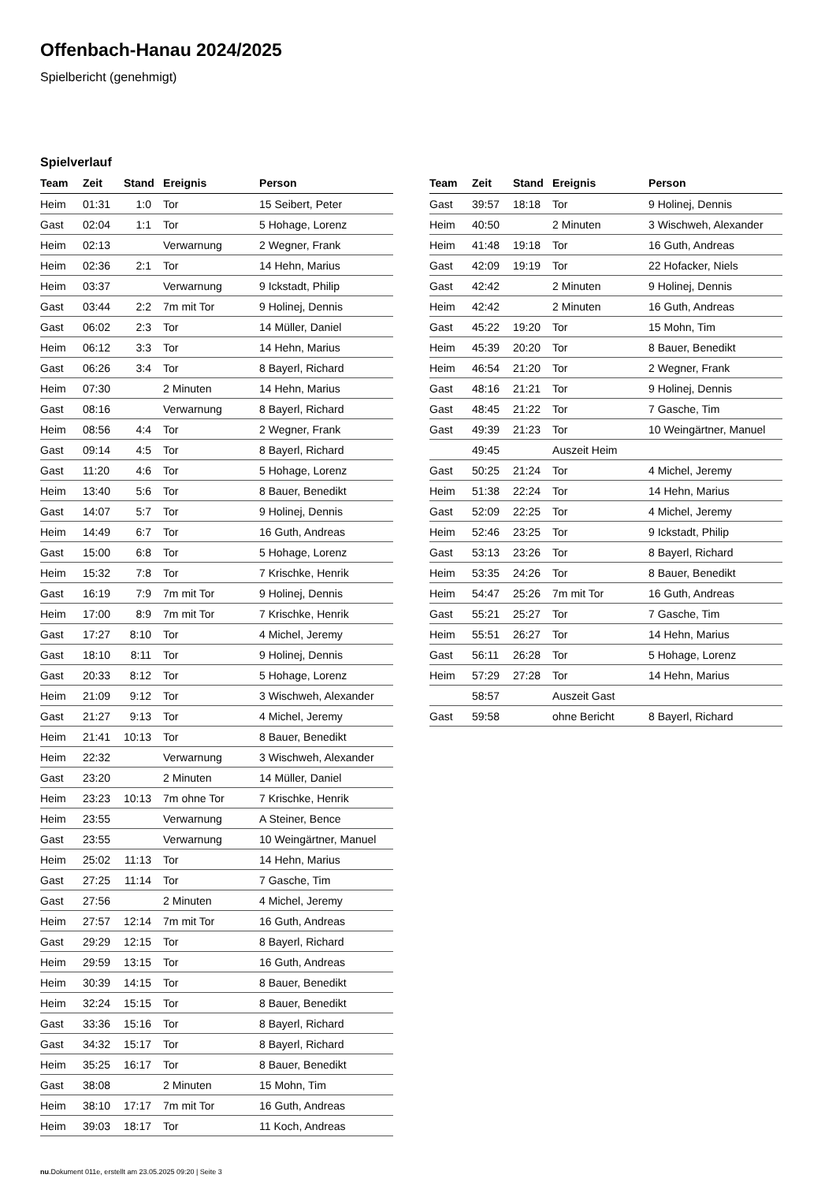Offenbach-Hanau 2024/2025
Spielbericht (genehmigt)
Spielverlauf
| Team | Zeit | Stand | Ereignis | Person |
| --- | --- | --- | --- | --- |
| Heim | 01:31 | 1:0 | Tor | 15 Seibert, Peter |
| Gast | 02:04 | 1:1 | Tor | 5 Hohage, Lorenz |
| Heim | 02:13 | | Verwarnung | 2 Wegner, Frank |
| Heim | 02:36 | 2:1 | Tor | 14 Hehn, Marius |
| Heim | 03:37 | | Verwarnung | 9 Ickstadt, Philip |
| Gast | 03:44 | 2:2 | 7m mit Tor | 9 Holinej, Dennis |
| Gast | 06:02 | 2:3 | Tor | 14 Müller, Daniel |
| Heim | 06:12 | 3:3 | Tor | 14 Hehn, Marius |
| Gast | 06:26 | 3:4 | Tor | 8 Bayerl, Richard |
| Heim | 07:30 | | 2 Minuten | 14 Hehn, Marius |
| Gast | 08:16 | | Verwarnung | 8 Bayerl, Richard |
| Heim | 08:56 | 4:4 | Tor | 2 Wegner, Frank |
| Gast | 09:14 | 4:5 | Tor | 8 Bayerl, Richard |
| Gast | 11:20 | 4:6 | Tor | 5 Hohage, Lorenz |
| Heim | 13:40 | 5:6 | Tor | 8 Bauer, Benedikt |
| Gast | 14:07 | 5:7 | Tor | 9 Holinej, Dennis |
| Heim | 14:49 | 6:7 | Tor | 16 Guth, Andreas |
| Gast | 15:00 | 6:8 | Tor | 5 Hohage, Lorenz |
| Heim | 15:32 | 7:8 | Tor | 7 Krischke, Henrik |
| Gast | 16:19 | 7:9 | 7m mit Tor | 9 Holinej, Dennis |
| Heim | 17:00 | 8:9 | 7m mit Tor | 7 Krischke, Henrik |
| Gast | 17:27 | 8:10 | Tor | 4 Michel, Jeremy |
| Gast | 18:10 | 8:11 | Tor | 9 Holinej, Dennis |
| Gast | 20:33 | 8:12 | Tor | 5 Hohage, Lorenz |
| Heim | 21:09 | 9:12 | Tor | 3 Wischweh, Alexander |
| Gast | 21:27 | 9:13 | Tor | 4 Michel, Jeremy |
| Heim | 21:41 | 10:13 | Tor | 8 Bauer, Benedikt |
| Heim | 22:32 | | Verwarnung | 3 Wischweh, Alexander |
| Gast | 23:20 | | 2 Minuten | 14 Müller, Daniel |
| Heim | 23:23 | 10:13 | 7m ohne Tor | 7 Krischke, Henrik |
| Heim | 23:55 | | Verwarnung | A Steiner, Bence |
| Gast | 23:55 | | Verwarnung | 10 Weingärtner, Manuel |
| Heim | 25:02 | 11:13 | Tor | 14 Hehn, Marius |
| Gast | 27:25 | 11:14 | Tor | 7 Gasche, Tim |
| Gast | 27:56 | | 2 Minuten | 4 Michel, Jeremy |
| Heim | 27:57 | 12:14 | 7m mit Tor | 16 Guth, Andreas |
| Gast | 29:29 | 12:15 | Tor | 8 Bayerl, Richard |
| Heim | 29:59 | 13:15 | Tor | 16 Guth, Andreas |
| Heim | 30:39 | 14:15 | Tor | 8 Bauer, Benedikt |
| Heim | 32:24 | 15:15 | Tor | 8 Bauer, Benedikt |
| Gast | 33:36 | 15:16 | Tor | 8 Bayerl, Richard |
| Gast | 34:32 | 15:17 | Tor | 8 Bayerl, Richard |
| Heim | 35:25 | 16:17 | Tor | 8 Bauer, Benedikt |
| Gast | 38:08 | | 2 Minuten | 15 Mohn, Tim |
| Heim | 38:10 | 17:17 | 7m mit Tor | 16 Guth, Andreas |
| Heim | 39:03 | 18:17 | Tor | 11 Koch, Andreas |
| Team | Zeit | Stand | Ereignis | Person |
| --- | --- | --- | --- | --- |
| Gast | 39:57 | 18:18 | Tor | 9 Holinej, Dennis |
| Heim | 40:50 | | 2 Minuten | 3 Wischweh, Alexander |
| Heim | 41:48 | 19:18 | Tor | 16 Guth, Andreas |
| Gast | 42:09 | 19:19 | Tor | 22 Hofacker, Niels |
| Gast | 42:42 | | 2 Minuten | 9 Holinej, Dennis |
| Heim | 42:42 | | 2 Minuten | 16 Guth, Andreas |
| Gast | 45:22 | 19:20 | Tor | 15 Mohn, Tim |
| Heim | 45:39 | 20:20 | Tor | 8 Bauer, Benedikt |
| Heim | 46:54 | 21:20 | Tor | 2 Wegner, Frank |
| Gast | 48:16 | 21:21 | Tor | 9 Holinej, Dennis |
| Gast | 48:45 | 21:22 | Tor | 7 Gasche, Tim |
| Gast | 49:39 | 21:23 | Tor | 10 Weingärtner, Manuel |
| | 49:45 | | Auszeit Heim | |
| Gast | 50:25 | 21:24 | Tor | 4 Michel, Jeremy |
| Heim | 51:38 | 22:24 | Tor | 14 Hehn, Marius |
| Gast | 52:09 | 22:25 | Tor | 4 Michel, Jeremy |
| Heim | 52:46 | 23:25 | Tor | 9 Ickstadt, Philip |
| Gast | 53:13 | 23:26 | Tor | 8 Bayerl, Richard |
| Heim | 53:35 | 24:26 | Tor | 8 Bauer, Benedikt |
| Heim | 54:47 | 25:26 | 7m mit Tor | 16 Guth, Andreas |
| Gast | 55:21 | 25:27 | Tor | 7 Gasche, Tim |
| Heim | 55:51 | 26:27 | Tor | 14 Hehn, Marius |
| Gast | 56:11 | 26:28 | Tor | 5 Hohage, Lorenz |
| Heim | 57:29 | 27:28 | Tor | 14 Hehn, Marius |
| | 58:57 | | Auszeit Gast | |
| Gast | 59:58 | | ohne Bericht | 8 Bayerl, Richard |
nu.Dokument 011e, erstellt am 23.05.2025 09:20 | Seite 3